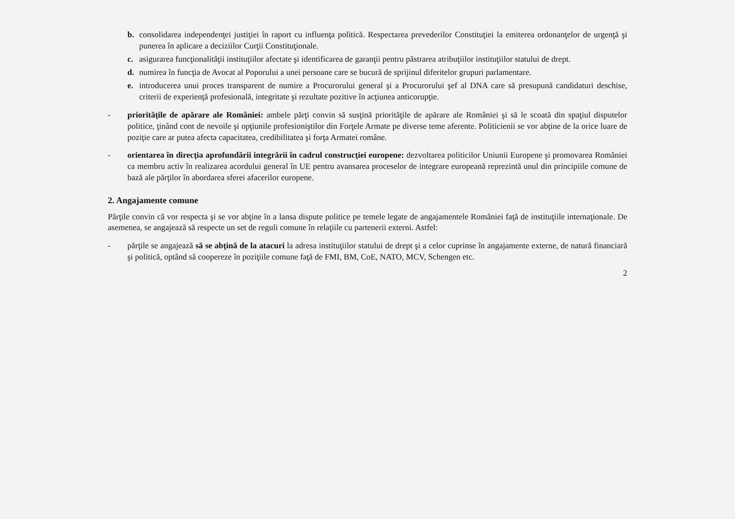b. consolidarea independenţei justiţiei în raport cu influenţa politică. Respectarea prevederilor Constituţiei la emiterea ordonanţelor de urgenţă şi punerea în aplicare a deciziilor Curţii Constituţionale.
c. asigurarea funcţionalităţii instituţiilor afectate şi identificarea de garanţii pentru păstrarea atribuţiilor instituţiilor statului de drept.
d. numirea în funcţia de Avocat al Poporului a unei persoane care se bucură de sprijinul diferitelor grupuri parlamentare.
e. introducerea unui proces transparent de numire a Procurorului general şi a Procurorului şef al DNA care să presupună candidaturi deschise, criterii de experienţă profesională, integritate şi rezultate pozitive în acţiunea anticorupţie.
- priorităţile de apărare ale României: ambele părţi convin să susţină priorităţile de apărare ale României şi să le scoată din spaţiul disputelor politice, ţinând cont de nevoile şi opţiunile profesioniştilor din Forţele Armate pe diverse teme aferente. Politicienii se vor abţine de la orice luare de poziţie care ar putea afecta capacitatea, credibilitatea şi forţa Armatei române.
- orientarea în direcţia aprofundării integrării în cadrul construcţiei europene: dezvoltarea politicilor Uniunii Europene şi promovarea României ca membru activ în realizarea acordului general în UE pentru avansarea proceselor de integrare europeană reprezintă unul din principiile comune de bază ale părţilor în abordarea sferei afacerilor europene.
2. Angajamente comune
Părţile convin că vor respecta şi se vor abţine în a lansa dispute politice pe temele legate de angajamentele României faţă de instituţiile internaţionale. De asemenea, se angajează să respecte un set de reguli comune în relaţiile cu partenerii externi. Astfel:
- părţile se angajează să se abţină de la atacuri la adresa instituţiilor statului de drept şi a celor cuprinse în angajamente externe, de natură financiară şi politică, optând să coopereze în poziţiile comune faţă de FMI, BM, CoE, NATO, MCV, Schengen etc.
2